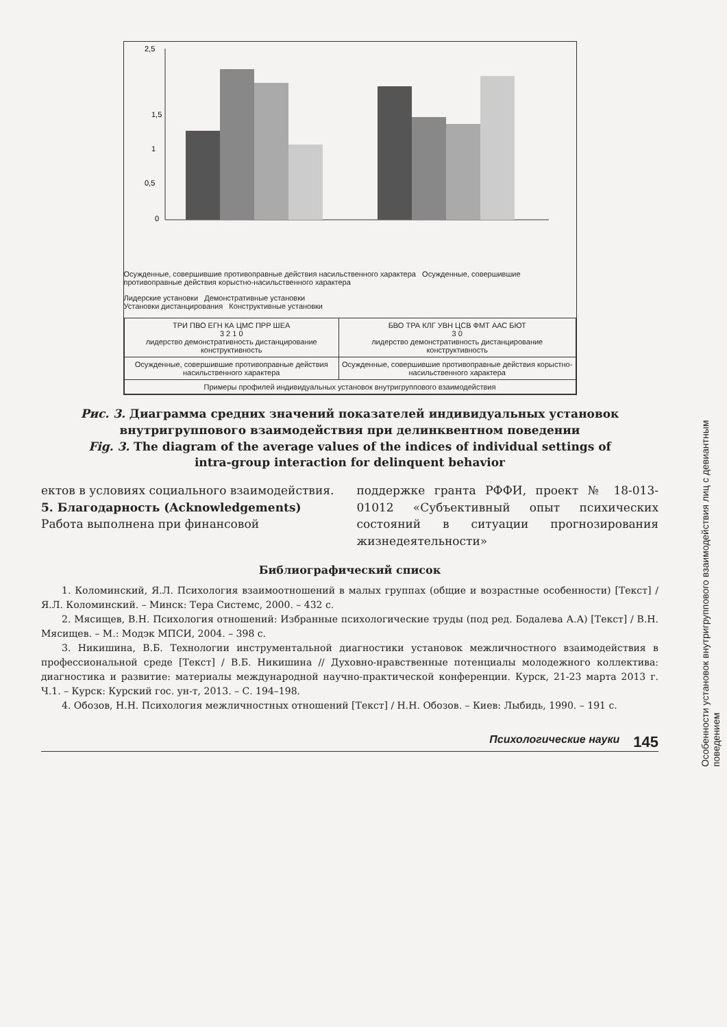2,5
1,5
1
0,5
0
Осужденные, совершившие противоправные действия насильственного характера Осужденные, совершившие противоправные действия корыстно-насильственного характера
Лидерские установки Демонстративные установки
Установки дистанцирования Конструктивные установки
| ТРИ ПВО ЕГН КА ЦМС ПРР ШЕА 3 2 1 0 лидерство демонстративность дистанцирование конструктивность | БВО ТРА КЛГ УВН ЦСВ ФМТ ААС БЮТ 3 0 лидерство демонстративность дистанцирование конструктивность |
| Осужденные, совершившие противоправные действия насильственного характера | Осужденные, совершившие противоправные действия корыстно-насильственного характера |
| Примеры профилей индивидуальных установок внутригруппового взаимодействия | |
Рис. 3. Диаграмма средних значений показателей индивидуальных установок внутригруппового взаимодействия при делинквентном поведении
Fig. 3. The diagram of the average values of the indices of individual settings of intra-group interaction for delinquent behavior
ектов в условиях социального взаимодействия.
5. Благодарность (Acknowledgements)
Работа выполнена при финансовой
поддержке гранта РФФИ, проект № 18-013-01012 «Субъективный опыт психических состояний в ситуации прогнозирования жизнедеятельности»
Библиографический список
1. Коломинский, Я.Л. Психология взаимоотношений в малых группах (общие и возрастные особенности) [Текст] / Я.Л. Коломинский. – Минск: Тера Системс, 2000. – 432 с.
2. Мясищев, В.Н. Психология отношений: Избранные психологические труды (под ред. Бодалева А.А) [Текст] / В.Н. Мясищев. – М.: Модэк МПСИ, 2004. – 398 с.
3. Никишина, В.Б. Технологии инструментальной диагностики установок межличностного взаимодействия в профессиональной среде [Текст] / В.Б. Никишина // Духовно-нравственные потенциалы молодежного коллектива: диагностика и развитие: материалы международной научно-практической конференции. Курск, 21-23 марта 2013 г. Ч.1. – Курск: Курский гос. ун-т, 2013. – С. 194–198.
4. Обозов, Н.Н. Психология межличностных отношений [Текст] / Н.Н. Обозов. – Киев: Лыбидь, 1990. – 191 с.
Психологические науки 145
Особенности установок внутригруппового взаимодействия лиц с девиантным поведением